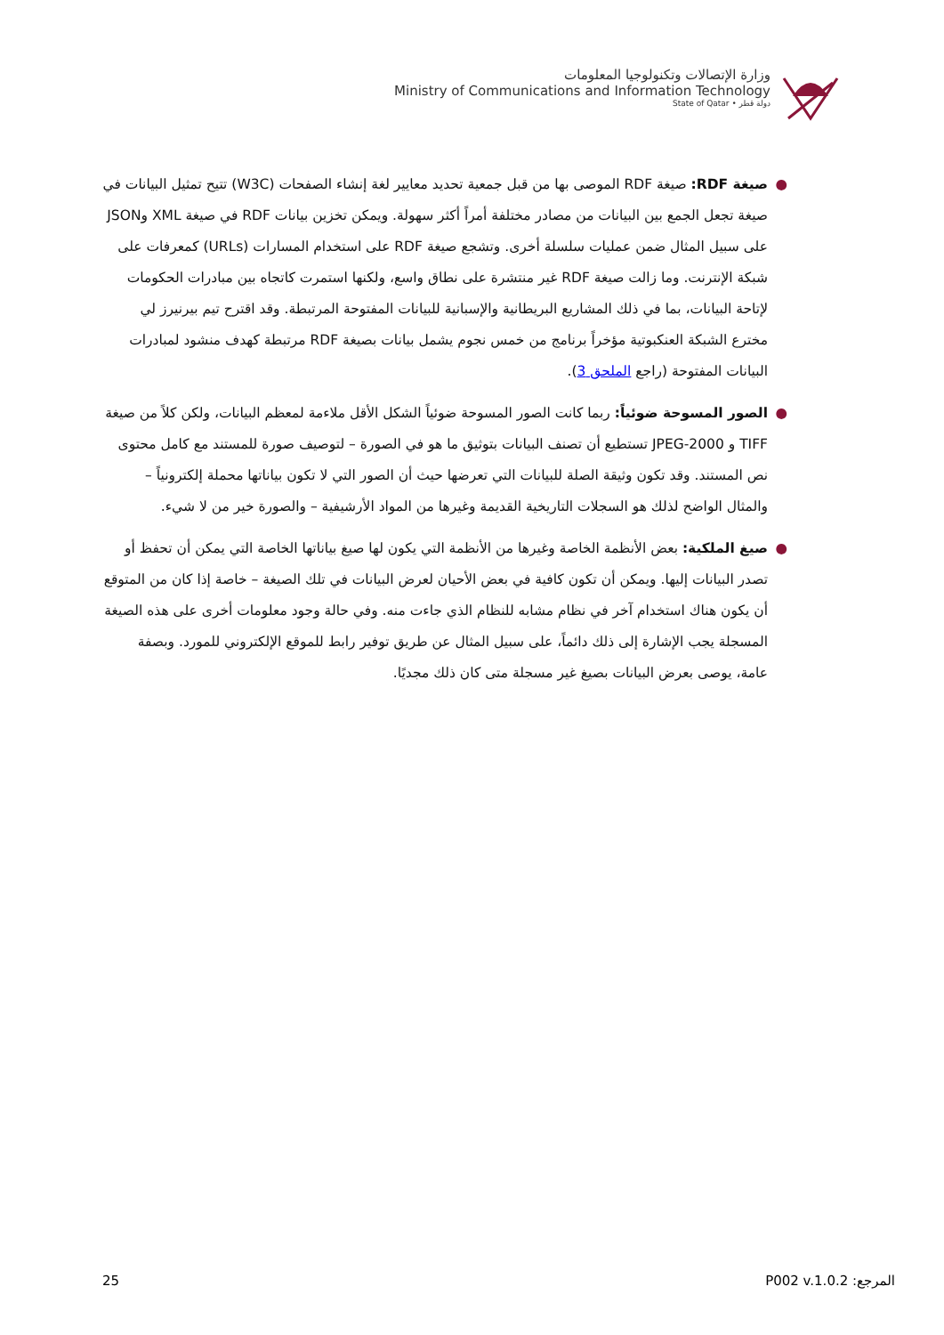وزارة الإتصالات وتكنولوجيا المعلومات
Ministry of Communications and Information Technology
State of Qatar • دولة قطر
● صيغة RDF: صيغة RDF الموصى بها من قبل جمعية تحديد معايير لغة إنشاء الصفحات (W3C) تتيح تمثيل البيانات في صيغة تجعل الجمع بين البيانات من مصادر مختلفة أمراً أكثر سهولة. ويمكن تخزين بيانات RDF في صيغة XML وJSON على سبيل المثال ضمن عمليات سلسلة أخرى. وتشجع صيغة RDF على استخدام المسارات (URLs) كمعرفات على شبكة الإنترنت. وما زالت صيغة RDF غير منتشرة على نطاق واسع، ولكنها استمرت كاتجاه بين مبادرات الحكومات لإتاحة البيانات، بما في ذلك المشاريع البريطانية والإسبانية للبيانات المفتوحة المرتبطة. وقد اقترح تيم بيرنيرز لي مخترع الشبكة العنكبوتية مؤخراً برنامج من خمس نجوم يشمل بيانات بصيغة RDF مرتبطة كهدف منشود لمبادرات البيانات المفتوحة (راجع الملحق 3).
● الصور المسوحة ضوئياً: ربما كانت الصور المسوحة ضوئياً الشكل الأقل ملاءمة لمعظم البيانات، ولكن كلاً من صيغة TIFF و JPEG-2000 تستطيع أن تصنف البيانات بتوثيق ما هو في الصورة – لتوصيف صورة للمستند مع كامل محتوى نص المستند. وقد تكون وثيقة الصلة للبيانات التي تعرضها حيث أن الصور التي لا تكون بياناتها محملة إلكترونياً – والمثال الواضح لذلك هو السجلات التاريخية القديمة وغيرها من المواد الأرشيفية – والصورة خير من لا شيء.
● صيغ الملكية: بعض الأنظمة الخاصة وغيرها من الأنظمة التي يكون لها صيغ بياناتها الخاصة التي يمكن أن تحفظ أو تصدر البيانات إليها. ويمكن أن تكون كافية في بعض الأحيان لعرض البيانات في تلك الصيغة – خاصة إذا كان من المتوقع أن يكون هناك استخدام آخر في نظام مشابه للنظام الذي جاءت منه. وفي حالة وجود معلومات أخرى على هذه الصيغة المسجلة يجب الإشارة إلى ذلك دائماً، على سبيل المثال عن طريق توفير رابط للموقع الإلكتروني للمورد. وبصفة عامة، يوصى بعرض البيانات بصيغ غير مسجلة متى كان ذلك مجديًا.
25 المرجع: P002 v.1.0.2